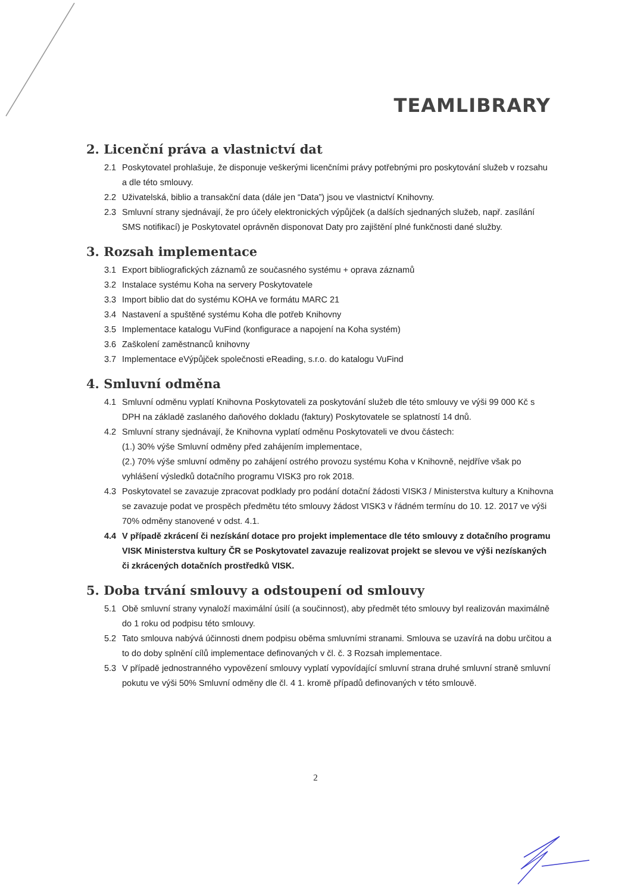TEAMLIBRARY
2. Licenční práva a vlastnictví dat
2.1 Poskytovatel prohlašuje, že disponuje veškerými licenčními právy potřebnými pro poskytování služeb v rozsahu a dle této smlouvy.
2.2 Uživatelská, biblio a transakční data (dále jen “Data”) jsou ve vlastnictví Knihovny.
2.3 Smluvní strany sjednávají, že pro účely elektronických výpůjček (a dalších sjednaných služeb, např. zasílání SMS notifikací) je Poskytovatel oprávněn disponovat Daty pro zajištění plné funkčnosti dané služby.
3. Rozsah implementace
3.1 Export bibliografických záznamů ze současného systému + oprava záznamů
3.2 Instalace systému Koha na servery Poskytovatele
3.3 Import biblio dat do systému KOHA ve formátu MARC 21
3.4 Nastavení a spuštěné systému Koha dle potřeb Knihovny
3.5 Implementace katalogu VuFind (konfigurace a napojení na Koha systém)
3.6 Zaškolení zaměstnanců knihovny
3.7 Implementace eVýpůjček společnosti eReading, s.r.o. do katalogu VuFind
4. Smluvní odměna
4.1 Smluvní odměnu vyplatí Knihovna Poskytovateli za poskytování služeb dle této smlouvy ve výši 99 000 Kč s DPH na základě zaslaného daňového dokladu (faktury) Poskytovatele se splatností 14 dnů.
4.2 Smluvní strany sjednávají, že Knihovna vyplatí odměnu Poskytovateli ve dvou částech:
(1.) 30% výše Smluvní odměny před zahájením implementace,
(2.) 70% výše smluvní odměny po zahájení ostrého provozu systému Koha v Knihovně, nejdříve však po vyhlášení výsledků dotačního programu VISK3 pro rok 2018.
4.3 Poskytovatel se zavazuje zpracovat podklady pro podání dotační žádosti VISK3 / Ministerstva kultury a Knihovna se zavazuje podat ve prospěch předmětu této smlouvy žádost VISK3 v řádném termínu do 10. 12. 2017 ve výši 70% odměny stanovené v odst. 4.1.
4.4 V případě zkrácení či nezískání dotace pro projekt implementace dle této smlouvy z dotačního programu VISK Ministerstva kultury ČR se Poskytovatel zavazuje realizovat projekt se slevou ve výši nezískaných či zkrácených dotačních prostředků VISK.
5. Doba trvání smlouvy a odstoupení od smlouvy
5.1 Obě smluvní strany vynaloží maximální úsilí (a součinnost), aby předmět této smlouvy byl realizován maximálně do 1 roku od podpisu této smlouvy.
5.2 Tato smlouva nabývá účinnosti dnem podpisu oběma smluvními stranami. Smlouva se uzavírá na dobu určitou a to do doby splnění cílů implementace definovaných v čl. č. 3 Rozsah implementace.
5.3 V případě jednostranného vypovězení smlouvy vyplatí vypovídající smluvní strana druhé smluvní straně smluvní pokutu ve výši 50% Smluvní odměny dle čl. 4 1. kromě případů definovaných v této smlouvě.
2